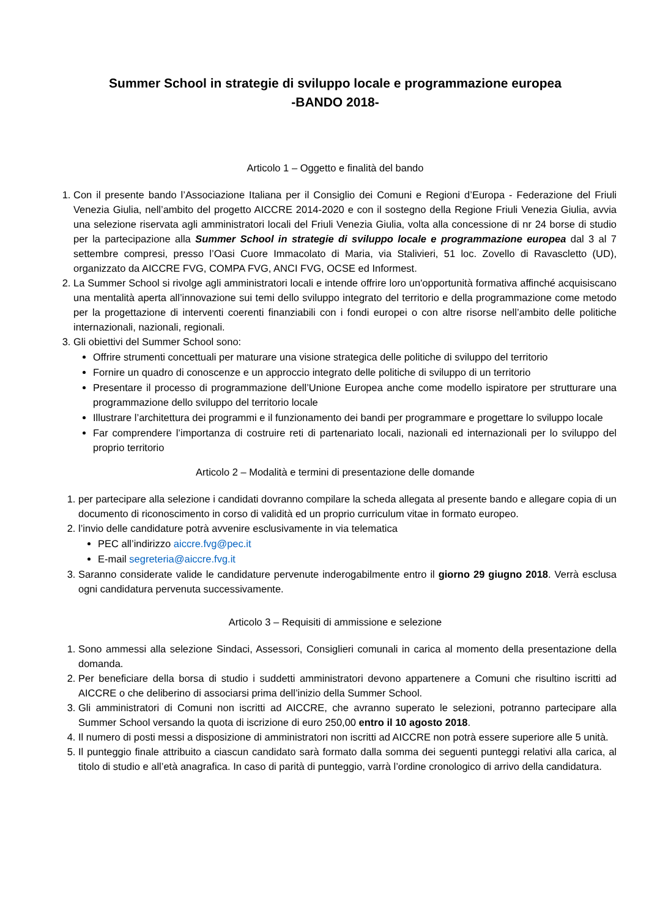Summer School in strategie di sviluppo locale e programmazione europea
-BANDO 2018-
Articolo 1 – Oggetto e finalità del bando
1. Con il presente bando l’Associazione Italiana per il Consiglio dei Comuni e Regioni d’Europa - Federazione del Friuli Venezia Giulia, nell’ambito del progetto AICCRE 2014-2020 e con il sostegno della Regione Friuli Venezia Giulia, avvia una selezione riservata agli amministratori locali del Friuli Venezia Giulia, volta alla concessione di nr 24 borse di studio per la partecipazione alla Summer School in strategie di sviluppo locale e programmazione europea dal 3 al 7 settembre compresi, presso l’Oasi Cuore Immacolato di Maria, via Stalivieri, 51 loc. Zovello di Ravascletto (UD), organizzato da AICCRE FVG, COMPA FVG, ANCI FVG, OCSE ed Informest.
2. La Summer School si rivolge agli amministratori locali e intende offrire loro un'opportunità formativa affinché acquisiscano una mentalità aperta all’innovazione sui temi dello sviluppo integrato del territorio e della programmazione come metodo per la progettazione di interventi coerenti finanziabili con i fondi europei o con altre risorse nell’ambito delle politiche internazionali, nazionali, regionali.
3. Gli obiettivi del Summer School sono:
Offrire strumenti concettuali per maturare una visione strategica delle politiche di sviluppo del territorio
Fornire un quadro di conoscenze e un approccio integrato delle politiche di sviluppo di un territorio
Presentare il processo di programmazione dell’Unione Europea anche come modello ispiratore per strutturare una programmazione dello sviluppo del territorio locale
Illustrare l’architettura dei programmi e il funzionamento dei bandi per programmare e progettare lo sviluppo locale
Far comprendere l’importanza di costruire reti di partenariato locali, nazionali ed internazionali per lo sviluppo del proprio territorio
Articolo 2 – Modalità e termini di presentazione delle domande
1. per partecipare alla selezione i candidati dovranno compilare la scheda allegata al presente bando e allegare copia di un documento di riconoscimento in corso di validità ed un proprio curriculum vitae in formato europeo.
2. l’invio delle candidature potrà avvenire esclusivamente in via telematica
PEC all’indirizzo aiccre.fvg@pec.it
E-mail segreteria@aiccre.fvg.it
3. Saranno considerate valide le candidature pervenute inderogabilmente entro il giorno 29 giugno 2018. Verrà esclusa ogni candidatura pervenuta successivamente.
Articolo 3 – Requisiti di ammissione e selezione
1. Sono ammessi alla selezione Sindaci, Assessori, Consiglieri comunali in carica al momento della presentazione della domanda.
2. Per beneficiare della borsa di studio i suddetti amministratori devono appartenere a Comuni che risultino iscritti ad AICCRE o che deliberino di associarsi prima dell’inizio della Summer School.
3. Gli amministratori di Comuni non iscritti ad AICCRE, che avranno superato le selezioni, potranno partecipare alla Summer School versando la quota di iscrizione di euro 250,00 entro il 10 agosto 2018.
4. Il numero di posti messi a disposizione di amministratori non iscritti ad AICCRE non potrà essere superiore alle 5 unità.
5. Il punteggio finale attribuito a ciascun candidato sarà formato dalla somma dei seguenti punteggi relativi alla carica, al titolo di studio e all’età anagrafica. In caso di parità di punteggio, varrà l’ordine cronologico di arrivo della candidatura.